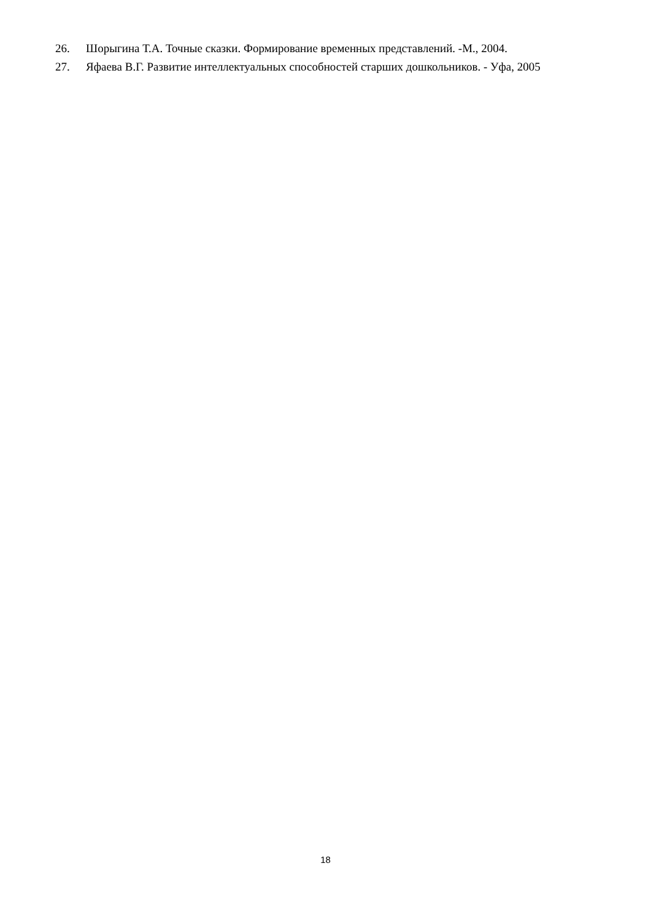26. Шорыгина Т.А. Точные сказки. Формирование временных представлений. -М., 2004.
27. Яфаева В.Г. Развитие интеллектуальных способностей старших дошкольников. - Уфа, 2005
18